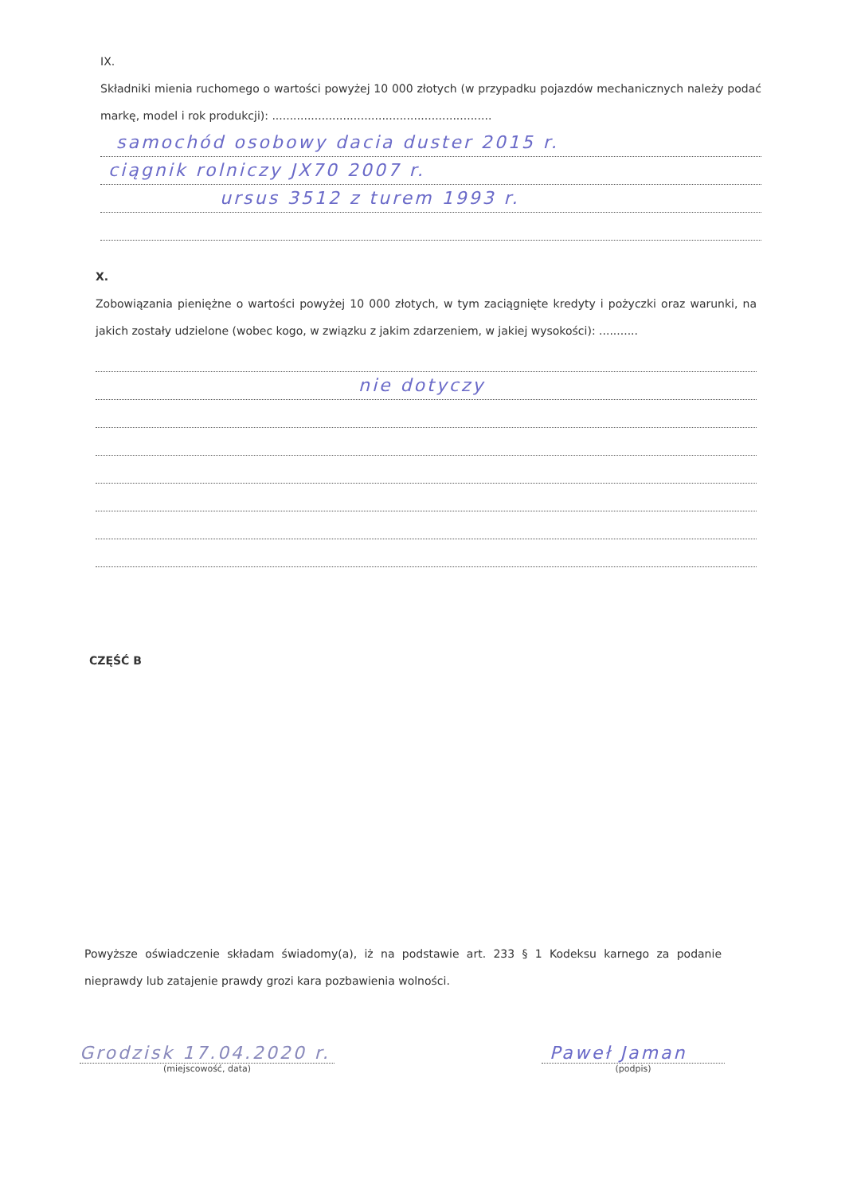IX.
Składniki mienia ruchomego o wartości powyżej 10 000 złotych (w przypadku pojazdów mechanicznych należy podać markę, model i rok produkcji): ..............................................................
samochód osobowy dacia duster 2015 r.
ciągnik rolniczy JX70 2007 r.
ursus 3512 z turem 1993 r.
X.
Zobowiązania pieniężne o wartości powyżej 10 000 złotych, w tym zaciągnięte kredyty i pożyczki oraz warunki, na jakich zostały udzielone (wobec kogo, w związku z jakim zdarzeniem, w jakiej wysokości): ...........
nie dotyczy
CZĘŚĆ B
Powyższe oświadczenie składam świadomy(a), iż na podstawie art. 233 § 1 Kodeksu karnego za podanie nieprawdy lub zatajenie prawdy grozi kara pozbawienia wolności.
Grodzisk 17.04.2020 r.
(miejscowość, data)
Paweł Jaman
(podpis)